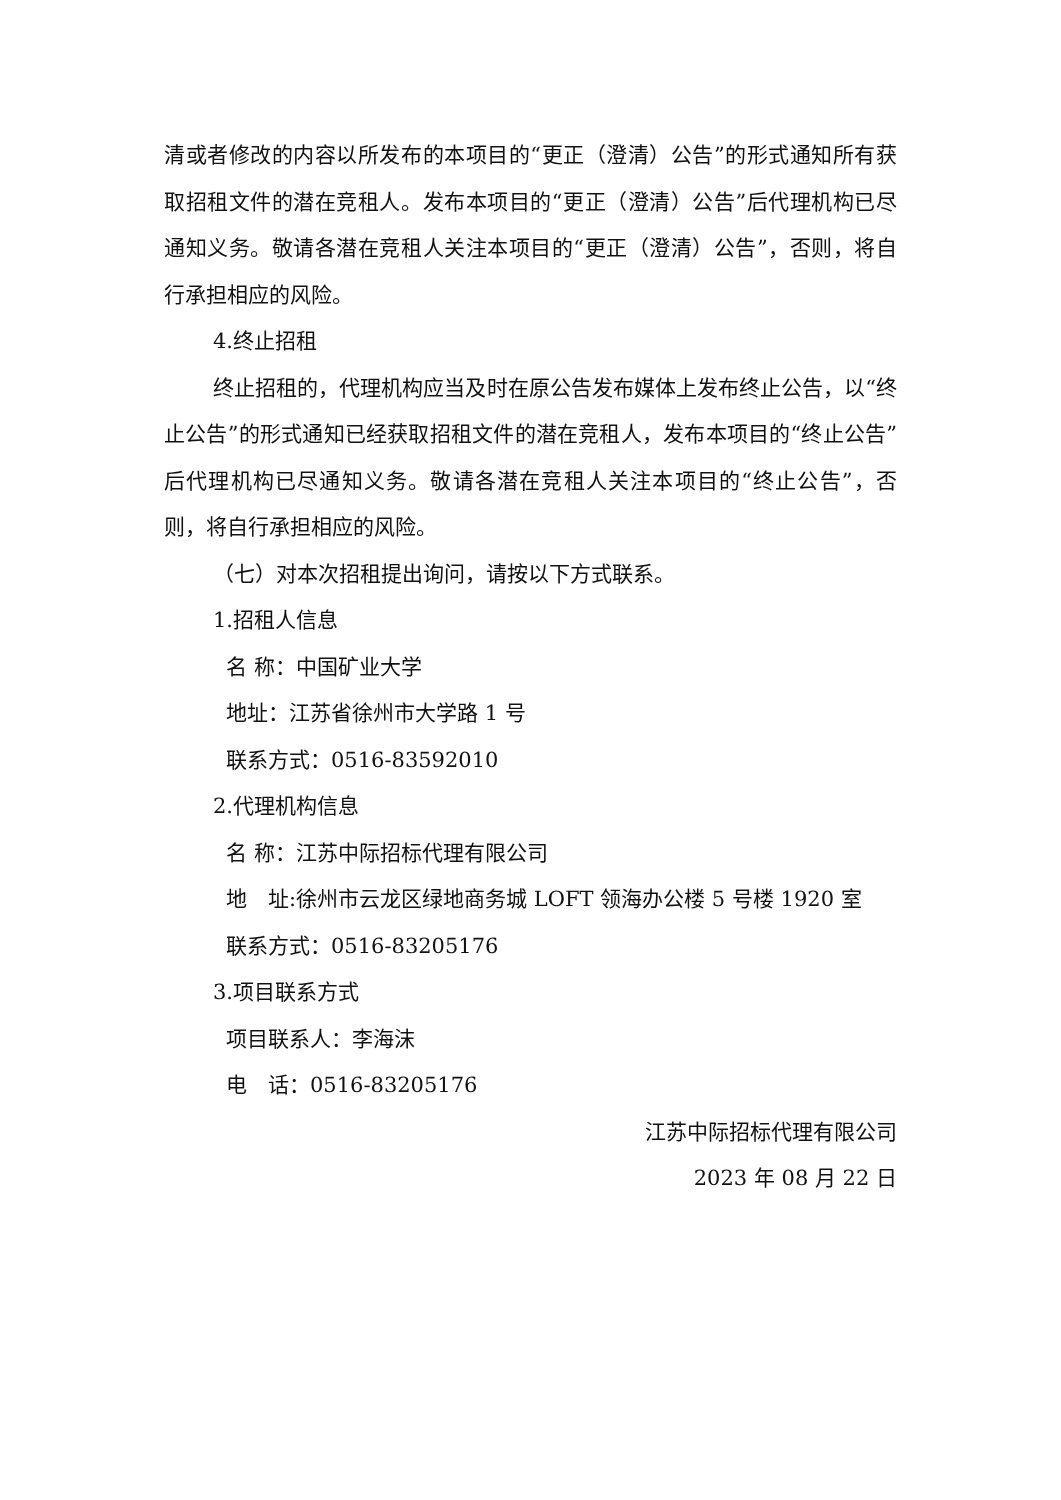清或者修改的内容以所发布的本项目的“更正（澄清）公告”的形式通知所有获取招租文件的潜在竞租人。发布本项目的“更正（澄清）公告”后代理机构已尽通知义务。敬请各潜在竞租人关注本项目的“更正（澄清）公告”，否则，将自行承担相应的风险。
4.终止招租
终止招租的，代理机构应当及时在原公告发布媒体上发布终止公告，以“终止公告”的形式通知已经获取招租文件的潜在竞租人，发布本项目的“终止公告”后代理机构已尽通知义务。敬请各潜在竞租人关注本项目的“终止公告”，否则，将自行承担相应的风险。
（七）对本次招租提出询问，请按以下方式联系。
1.招租人信息
名 称：中国矿业大学
地址：江苏省徐州市大学路 1 号
联系方式：0516-83592010
2.代理机构信息
名 称：江苏中际招标代理有限公司
地　址:徐州市云龙区绿地商务城 LOFT 领海办公楼 5 号楼 1920 室
联系方式：0516-83205176
3.项目联系方式
项目联系人：李海沫
电　话：0516-83205176
江苏中际招标代理有限公司
2023 年 08 月 22 日